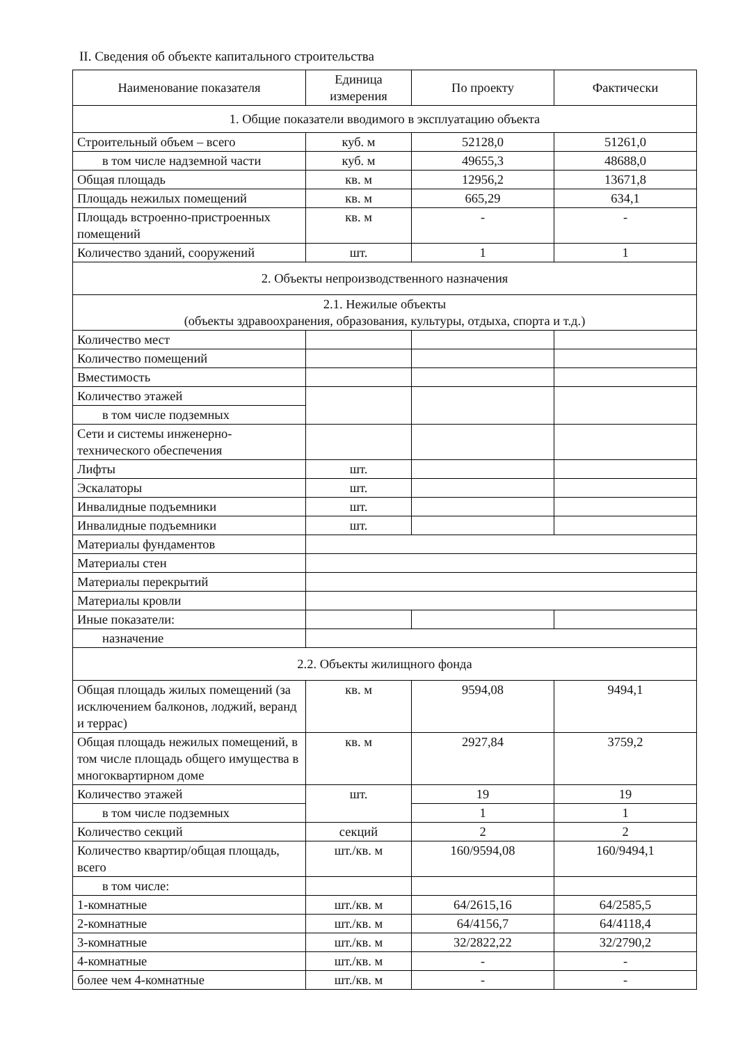II. Сведения об объекте капитального строительства
| Наименование показателя | Единица измерения | По проекту | Фактически |
| --- | --- | --- | --- |
| 1. Общие показатели вводимого в эксплуатацию объекта | | | |
| Строительный объем – всего | куб. м | 52128,0 | 51261,0 |
| в том числе надземной части | куб. м | 49655,3 | 48688,0 |
| Общая площадь | кв. м | 12956,2 | 13671,8 |
| Площадь нежилых помещений | кв. м | 665,29 | 634,1 |
| Площадь встроенно-пристроенных помещений | кв. м | - | - |
| Количество зданий, сооружений | шт. | 1 | 1 |
| 2. Объекты непроизводственного назначения | | | |
| 2.1. Нежилые объекты (объекты здравоохранения, образования, культуры, отдыха, спорта и т.д.) | | | |
| Количество мест | | | |
| Количество помещений | | | |
| Вместимость | | | |
| Количество этажей | | | |
| в том числе подземных | | | |
| Сети и системы инженерно-технического обеспечения | | | |
| Лифты | шт. | | |
| Эскалаторы | шт. | | |
| Инвалидные подъемники | шт. | | |
| Инвалидные подъемники | шт. | | |
| Материалы фундаментов | | | |
| Материалы стен | | | |
| Материалы перекрытий | | | |
| Материалы кровли | | | |
| Иные показатели: | | | |
| назначение | | | |
| 2.2. Объекты жилищного фонда | | | |
| Общая площадь жилых помещений (за исключением балконов, лоджий, веранд и террас) | кв. м | 9594,08 | 9494,1 |
| Общая площадь нежилых помещений, в том числе площадь общего имущества в многоквартирном доме | кв. м | 2927,84 | 3759,2 |
| Количество этажей | шт. | 19 | 19 |
| в том числе подземных | | 1 | 1 |
| Количество секций | секций | 2 | 2 |
| Количество квартир/общая площадь, всего | шт./кв. м | 160/9594,08 | 160/9494,1 |
| в том числе: | | | |
| 1-комнатные | шт./кв. м | 64/2615,16 | 64/2585,5 |
| 2-комнатные | шт./кв. м | 64/4156,7 | 64/4118,4 |
| 3-комнатные | шт./кв. м | 32/2822,22 | 32/2790,2 |
| 4-комнатные | шт./кв. м | - | - |
| более чем 4-комнатные | шт./кв. м | - | - |